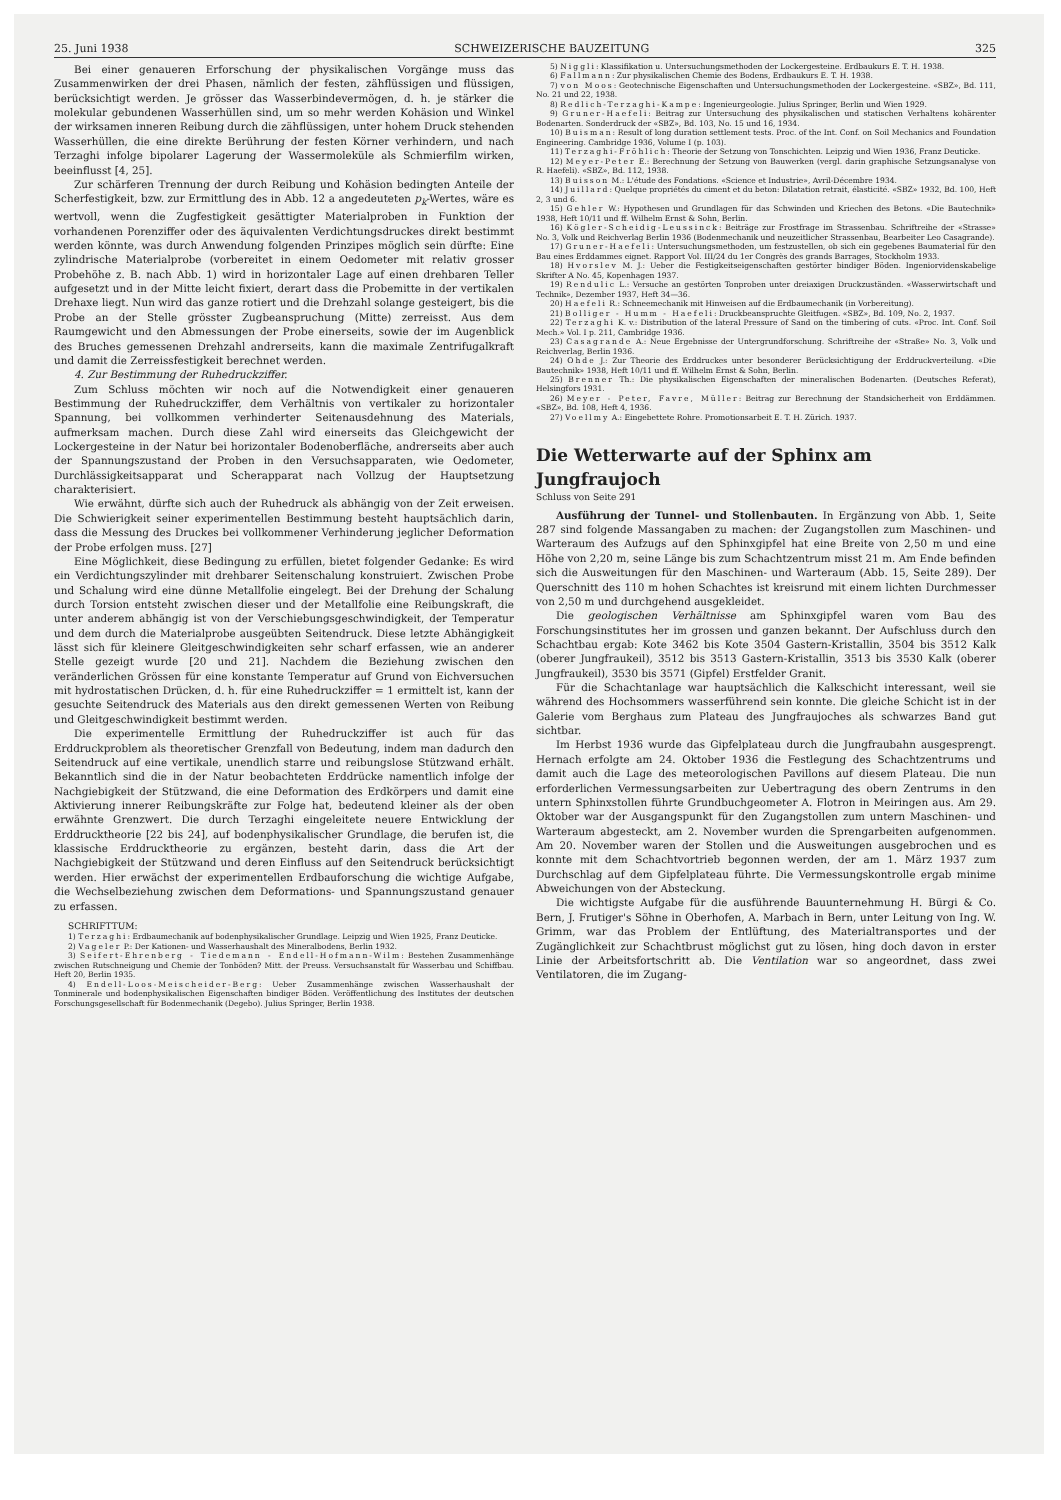25. Juni 1938 SCHWEIZERISCHE BAUZEITUNG 325
Bei einer genaueren Erforschung der physikalischen Vorgänge muss das Zusammenwirken der drei Phasen, nämlich der festen, zähflüssigen und flüssigen, berücksichtigt werden. Je grösser das Wasserbindevermögen, d. h. je stärker die molekular gebundenen Wasserhüllen sind, um so mehr werden Kohäsion und Winkel der wirksamen inneren Reibung durch die zähflüssigen, unter hohem Druck stehenden Wasserhüllen, die eine direkte Berührung der festen Körner verhindern, und nach Terzaghi infolge bipolarer Lagerung der Wassermoleküle als Schmierfilm wirken, beeinflusst [4, 25].
Zur schärferen Trennung der durch Reibung und Kohäsion bedingten Anteile der Scherfestigkeit, bzw. zur Ermittlung des in Abb. 12 a angedeuteten p<sub>k</sub>-Wertes, wäre es wertvoll, wenn die Zugfestigkeit gesättigter Materialproben in Funktion der vorhandenen Porenziffer oder des äquivalenten Verdichtungsdruckes direkt bestimmt werden könnte, was durch Anwendung folgenden Prinzipes möglich sein dürfte: Eine zylindrische Materialprobe (vorbereitet in einem Oedometer mit relativ grosser Probehöhe z. B. nach Abb. 1) wird in horizontaler Lage auf einen drehbaren Teller aufgesetzt und in der Mitte leicht fixiert, derart dass die Probemitte in der vertikalen Drehaxe liegt. Nun wird das ganze rotiert und die Drehzahl solange gesteigert, bis die Probe an der Stelle grösster Zugbeanspruchung (Mitte) zerreisst. Aus dem Raumgewicht und den Abmessungen der Probe einerseits, sowie der im Augenblick des Bruches gemessenen Drehzahl andrerseits, kann die maximale Zentrifugalkraft und damit die Zerreissfestigkeit berechnet werden.
4. Zur Bestimmung der Ruhedruckziffer.
Zum Schluss möchten wir noch auf die Notwendigkeit einer genaueren Bestimmung der Ruhedruckziffer, dem Verhältnis von vertikaler zu horizontaler Spannung, bei vollkommen verhinderter Seitenausdehnung des Materials, aufmerksam machen. Durch diese Zahl wird einerseits das Gleichgewicht der Lockergesteine in der Natur bei horizontaler Bodenoberfläche, andrerseits aber auch der Spannungszustand der Proben in den Versuchsapparaten, wie Oedometer, Durchlässigkeitsapparat und Scherapparat nach Vollzug der Hauptsetzung charakterisiert.
Wie erwähnt, dürfte sich auch der Ruhedruck als abhängig von der Zeit erweisen. Die Schwierigkeit seiner experimentellen Bestimmung besteht hauptsächlich darin, dass die Messung des Druckes bei vollkommener Verhinderung jeglicher Deformation der Probe erfolgen muss. [27]
Eine Möglichkeit, diese Bedingung zu erfüllen, bietet folgender Gedanke: Es wird ein Verdichtungszylinder mit drehbarer Seitenschalung konstruiert. Zwischen Probe und Schalung wird eine dünne Metallfolie eingelegt. Bei der Drehung der Schalung durch Torsion entsteht zwischen dieser und der Metallfolie eine Reibungskraft, die unter anderem abhängig ist von der Verschiebungsgeschwindigkeit, der Temperatur und dem durch die Materialprobe ausgeübten Seitendruck. Diese letzte Abhängigkeit lässt sich für kleinere Gleitgeschwindigkeiten sehr scharf erfassen, wie an anderer Stelle gezeigt wurde [20 und 21]. Nachdem die Beziehung zwischen den veränderlichen Grössen für eine konstante Temperatur auf Grund von Eichversuchen mit hydrostatischen Drücken, d. h. für eine Ruhedruckziffer = 1 ermittelt ist, kann der gesuchte Seitendruck des Materials aus den direkt gemessenen Werten von Reibung und Gleitgeschwindigkeit bestimmt werden.
Die experimentelle Ermittlung der Ruhedruckziffer ist auch für das Erddruckproblem als theoretischer Grenzfall von Bedeutung, indem man dadurch den Seitendruck auf eine vertikale, unendlich starre und reibungslose Stützwand erhält. Bekanntlich sind die in der Natur beobachteten Erddrücke namentlich infolge der Nachgiebigkeit der Stützwand, die eine Deformation des Erdkörpers und damit eine Aktivierung innerer Reibungskräfte zur Folge hat, bedeutend kleiner als der oben erwähnte Grenzwert. Die durch Terzaghi eingeleitete neuere Entwicklung der Erddrucktheorie [22 bis 24], auf bodenphysikalischer Grundlage, die berufen ist, die klassische Erddrucktheorie zu ergänzen, besteht darin, dass die Art der Nachgiebigkeit der Stützwand und deren Einfluss auf den Seitendruck berücksichtigt werden. Hier erwächst der experimentellen Erdbauforschung die wichtige Aufgabe, die Wechselbeziehung zwischen dem Deformations- und Spannungszustand genauer zu erfassen.
SCHRIFTTUM:
1) Terzaghi: Erdbaumechanik auf bodenphysikalischer Grundlage. Leipzig und Wien 1925, Franz Deuticke.
2) Vageler P.: Der Kationen- und Wasserhaushalt des Mineralbodens, Berlin 1932.
3) Seifert-Ehrenberg - Tiedemann - Endell-Hofmann-Wilm: Bestehen Zusammenhänge zwischen Rutschneigung und Chemie der Tonböden? Mitt. der Preuss. Versuchsanstalt für Wasserbau und Schiffbau. Heft 20, Berlin 1935.
4) Endell-Loos-Meischeider-Berg: Ueber Zusammenhänge zwischen Wasserhaushalt der Tonminerale und bodenphysikalischen Eigenschaften bindiger Böden. Veröffentlichung des Institutes der deutschen Forschungsgesellschaft für Bodenmechanik (Degebo). Julius Springer, Berlin 1938.
5) Niggli: Klassifikation u. Untersuchungsmethoden der Lockergesteine. Erdbaukurs E. T. H. 1938.
6) Fallmann: Zur physikalischen Chemie des Bodens, Erdbaukurs E. T. H. 1938.
7) von Moos: Geotechnische Eigenschaften und Untersuchungsmethoden der Lockergesteine. «SBZ», Bd. 111, No. 21 und 22, 1938.
8) Redlich-Terzaghi-Kampe: Ingenieurgeologie. Julius Springer, Berlin und Wien 1929.
9) Gruner-Haefeli: Beitrag zur Untersuchung des physikalischen und statischen Verhaltens kohärenter Bodenarten. Sonderdruck der «SBZ», Bd. 103, No. 15 und 16, 1934.
10) Buisman: Result of long duration settlement tests. Proc. of the Int. Conf. on Soil Mechanics and Foundation Engineering. Cambridge 1936, Volume I (p. 103).
11) Terzaghi-Fröhlich: Theorie der Setzung von Tonschichten. Leipzig und Wien 1936, Franz Deuticke.
12) Meyer-Peter E.: Berechnung der Setzung von Bauwerken (vergl. darin graphische Setzungsanalyse von R. Haefeli). «SBZ», Bd. 112, 1938.
13) Buisson M.: L'étude des Fondations. «Science et Industrie», Avril-Décembre 1934.
14) Juillard: Quelque propriétés du ciment et du beton: Dilatation retrait, élasticité. «SBZ» 1932, Bd. 100, Heft 2, 3 und 6.
15) Gehler W.: Hypothesen und Grundlagen für das Schwinden und Kriechen des Betons. «Die Bautechnik» 1938, Heft 10/11 und ff. Wilhelm Ernst & Sohn, Berlin.
16) Kögler-Scheidig-Leussinck: Beiträge zur Frostfrage im Strassenbau. Schriftreihe der «Strasse» No. 3, Volk und Reichverlag Berlin 1936 (Bodenmechanik und neuzeitlicher Strassenbau, Bearbeiter Leo Casagrande).
17) Gruner-Haefeli: Untersuchungsmethoden, um festzustellen, ob sich ein gegebenes Baumaterial für den Bau eines Erddammes eignet. Rapport Vol. III/24 du 1er Congrès des grands Barrages, Stockholm 1933.
18) Hvorslev M. J.: Ueber die Festigkeitseigenschaften gestörter bindiger Böden. Ingeniorvidenskabelige Skrifter A No. 45, Kopenhagen 1937.
19) Rendulic L.: Versuche an gestörten Tonproben unter dreiaxigen Druckzuständen. «Wasserwirtschaft und Technik», Dezember 1937, Heft 34—36.
20) Haefeli R.: Schneemechanik mit Hinweisen auf die Erdbaumechanik (in Vorbereitung).
21) Bolliger - Humm - Haefeli: Druckbeanspruchte Gleitfugen. «SBZ», Bd. 109, No. 2, 1937.
22) Terzaghi K. v.: Distribution of the lateral Pressure of Sand on the timbering of cuts. «Proc. Int. Conf. Soil Mech.» Vol. I p. 211, Cambridge 1936.
23) Casagrande A.: Neue Ergebnisse der Untergrundforschung. Schriftreihe der «Straße» No. 3, Volk und Reichverlag, Berlin 1936.
24) Ohde J.: Zur Theorie des Erddruckes unter besonderer Berücksichtigung der Erddruckverteilung. «Die Bautechnik» 1938, Heft 10/11 und ff. Wilhelm Ernst & Sohn, Berlin.
25) Brenner Th.: Die physikalischen Eigenschaften der mineralischen Bodenarten. (Deutsches Referat), Helsingfors 1931.
26) Meyer - Peter, Favre, Müller: Beitrag zur Berechnung der Standsicherheit von Erddämmen. «SBZ», Bd. 108, Heft 4, 1936.
27) Voellmy A.: Eingebettete Rohre. Promotionsarbeit E. T. H. Zürich. 1937.
Die Wetterwarte auf der Sphinx am Jungfraujoch
Schluss von Seite 291
Ausführung der Tunnel- und Stollenbauten. In Ergänzung von Abb. 1, Seite 287 sind folgende Massangaben zu machen: der Zugangstollen zum Maschinen- und Warteraum des Aufzugs auf den Sphinxgipfel hat eine Breite von 2,50 m und eine Höhe von 2,20 m, seine Länge bis zum Schachtzentrum misst 21 m. Am Ende befinden sich die Ausweitungen für den Maschinen- und Warteraum (Abb. 15, Seite 289). Der Querschnitt des 110 m hohen Schachtes ist kreisrund mit einem lichten Durchmesser von 2,50 m und durchgehend ausgekleidet.
Die geologischen Verhältnisse am Sphinxgipfel waren vom Bau des Forschungsinstitutes her im grossen und ganzen bekannt. Der Aufschluss durch den Schachtbau ergab: Kote 3462 bis Kote 3504 Gastern-Kristallin, 3504 bis 3512 Kalk (oberer Jungfraukeil), 3512 bis 3513 Gastern-Kristallin, 3513 bis 3530 Kalk (oberer Jungfraukeil), 3530 bis 3571 (Gipfel) Erstfelder Granit.
Für die Schachtanlage war hauptsächlich die Kalkschicht interessant, weil sie während des Hochsommers wasserführend sein konnte. Die gleiche Schicht ist in der Galerie vom Berghaus zum Plateau des Jungfraujoches als schwarzes Band gut sichtbar.
Im Herbst 1936 wurde das Gipfelplateau durch die Jungfraubahn ausgesprengt. Hernach erfolgte am 24. Oktober 1936 die Festlegung des Schachtzentrums und damit auch die Lage des meteorologischen Pavillons auf diesem Plateau. Die nun erforderlichen Vermessungsarbeiten zur Uebertragung des obern Zentrums in den untern Sphinxstollen führte Grundbuchgeometer A. Flotron in Meiringen aus. Am 29. Oktober war der Ausgangspunkt für den Zugangstollen zum untern Maschinen- und Warteraum abgesteckt, am 2. November wurden die Sprengarbeiten aufgenommen. Am 20. November waren der Stollen und die Ausweitungen ausgebrochen und es konnte mit dem Schachtvortrieb begonnen werden, der am 1. März 1937 zum Durchschlag auf dem Gipfelplateau führte. Die Vermessungskontrolle ergab minime Abweichungen von der Absteckung.
Die wichtigste Aufgabe für die ausführende Bauunternehmung H. Bürgi & Co. Bern, J. Frutiger's Söhne in Oberhofen, A. Marbach in Bern, unter Leitung von Ing. W. Grimm, war das Problem der Entlüftung, des Materialtransportes und der Zugänglichkeit zur Schachtbrust möglichst gut zu lösen, hing doch davon in erster Linie der Arbeitsfortschritt ab. Die Ventilation war so angeordnet, dass zwei Ventilatoren, die im Zugang-